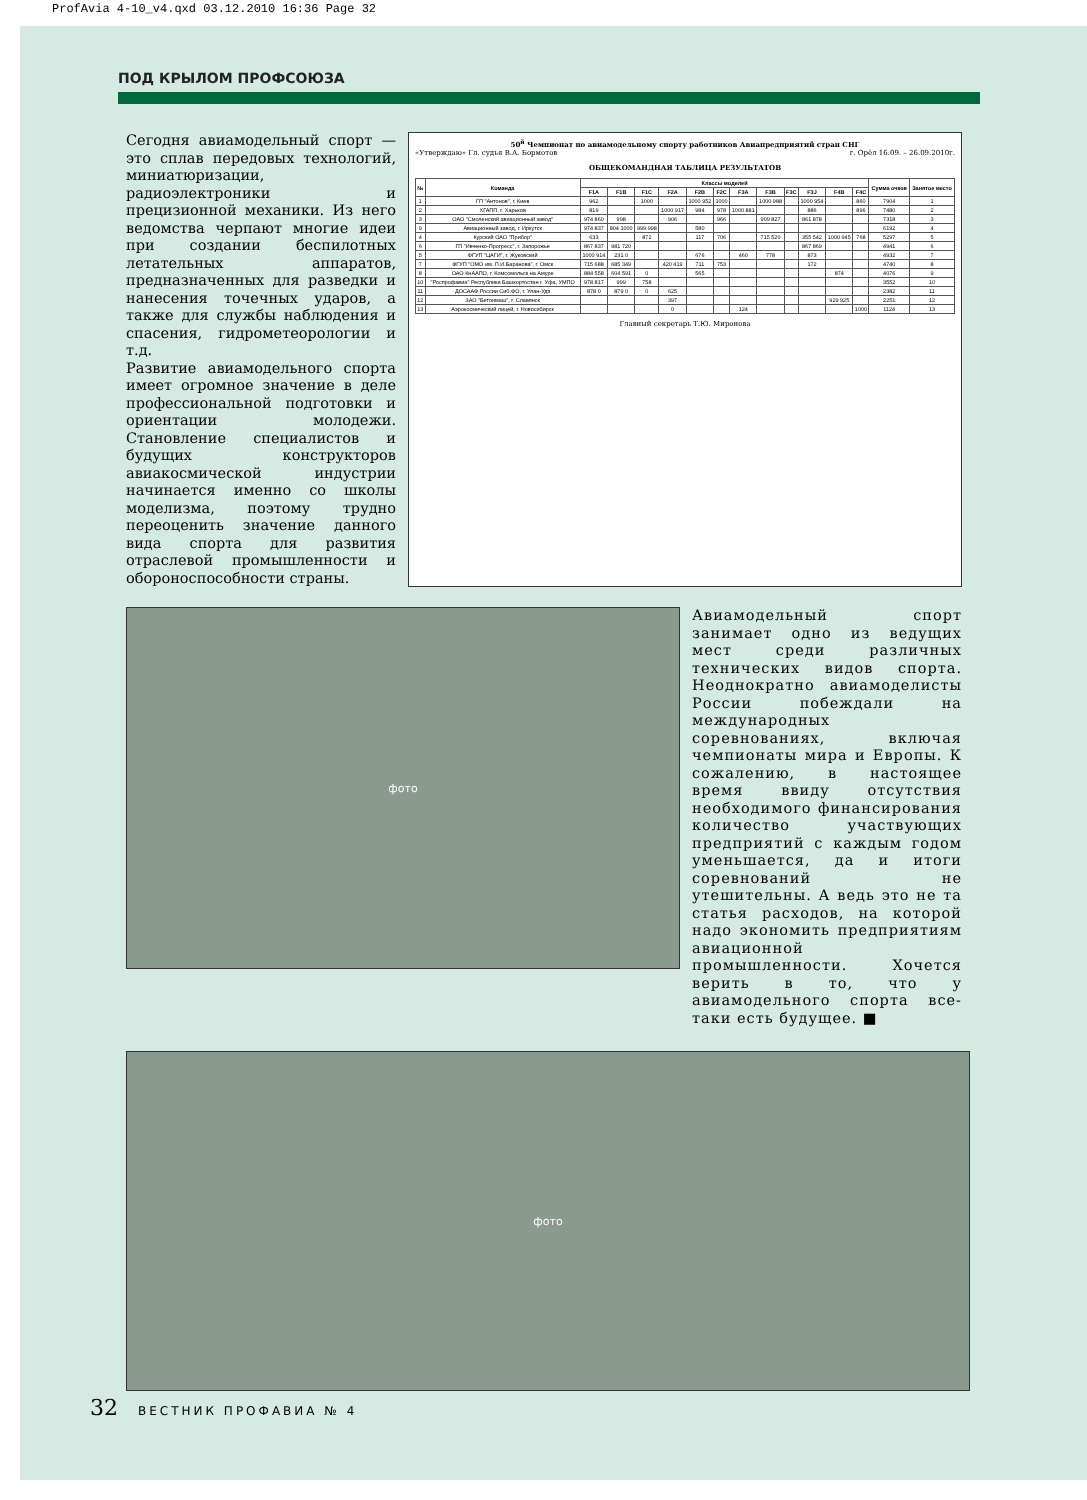ProfAvia 4-10_v4.qxd 03.12.2010 16:36 Page 32
ПОД КРЫЛОМ ПРОФСОЮЗА
Сегодня авиамодельный спорт — это сплав передовых технологий, миниатюризации, радиоэлектроники и прецизионной механики. Из него ведомства черпают многие идеи при создании беспилотных летательных аппаратов, предназначенных для разведки и нанесения точечных ударов, а также для службы наблюдения и спасения, гидрометеорологии и т.д.
Развитие авиамодельного спорта имеет огромное значение в деле профессиональной подготовки и ориентации молодежи. Становление специалистов и будущих конструкторов авиакосмической индустрии начинается именно со школы моделизма, поэтому трудно переоценить значение данного вида спорта для развития отраслевой промышленности и обороноспособности страны.
50<sup>й</sup> Чемпионат по авиамодельному спорту работников Авиапредприятий стран СНГ
«Утверждаю» Гл. судья В.А. Бормотов г. Орёл 16.09. – 26.09.2010г.
ОБЩЕКОМАНДНАЯ ТАБЛИЦА РЕЗУЛЬТАТОВ
| № | Команда | Классы моделей | | | | | | | | | | | | Сумма очков | Занятое место |
| --- | --- | --- | --- | --- | --- | --- | --- | --- | --- | --- | --- | --- | --- | --- | --- |
| | | F1A | F1B | F1C | F2A | F2B | F2C | F3A | F3B | F3C | F3J | F4B | F4C | | |
| 1 | ГП "Антонов", г. Киев | 962 | | 1000 | | 1000 952 | 1000 | | 1000 988 | | 1000 954 | | 860 | 7904 | 1 |
| 2 | ХГАПП, г. Харьков | 819 | | | 1000 917 | 984 | 978 | 1000 881 | | | 886 | | 896 | 7480 | 2 |
| 3 | ОАО "Смоленский авиационный завод" | 974 860 | 998 | | 906 | | 966 | | 909 827 | | 861 878 | | | 7318 | 3 |
| 9 | Авиационный завод, г. Иркутск | 974 837 | 804 1000 | 999 998 | | 580 | | | | | | | | 6192 | 4 |
| 4 | Курский ОАО "Прибор" | 633 | | 872 | | 117 | 706 | | 715 520 | | 355 542 | 1000 945 | 768 | 5297 | 5 |
| 6 | ГП "Ивченко-Прогресс", г. Запорожье | 867 837 | 981 720 | | | | | | | | 867 869 | | | 4941 | 6 |
| 5 | ФГУП "ЦАГИ", г. Жуковский | 1000 914 | 231 0 | | | 676 | | 460 | 778 | | 873 | | | 4932 | 7 |
| 7 | ФГУП "ОМО им. П.И.Баранова", г. Омск | 715 688 | 685 349 | | 420 419 | 711 | 753 | | | | 172 | | | 4740 | 8 |
| 8 | ОАО КнААПО, г. Комсомольск на Амуре | 884 558 | 604 591 | 0 | | 565 | | | | | | 874 | | 4076 | 9 |
| 10 | "Роспрофавиа" Республики Башкортостан г. Уфа, УМПО | 978 817 | 999 | 758 | | | | | | | | | | 3552 | 10 |
| 11 | ДОСААФ России Сиб.ФО, г. Улан-Удэ | 878 0 | 879 0 | 0 | 625 | | | | | | | | | 2382 | 11 |
| 12 | ЗАО "Бетонмаш", г. Славянск | | | | 397 | | | | | | | 929 925 | | 2251 | 12 |
| 13 | Аэрокосмический лицей, г. Новосибирск | | | | 0 | | | 124 | | | | | 1000 | 1124 | 13 |
Главный секретарь Т.Ю. Миронова
фото
Авиамодельный спорт занимает одно из ведущих мест среди различных технических видов спорта. Неоднократно авиамоделисты России побеждали на международных соревнованиях, включая чемпионаты мира и Европы. К сожалению, в настоящее время ввиду отсутствия необходимого финансирования количество участвующих предприятий с каждым годом уменьшается, да и итоги соревнований не утешительны. А ведь это не та статья расходов, на которой надо экономить предприятиям авиационной промышленности. Хочется верить в то, что у авиамодельного спорта все-таки есть будущее. ■
фото
32 ВЕСТНИК ПРОФАВИА № 4